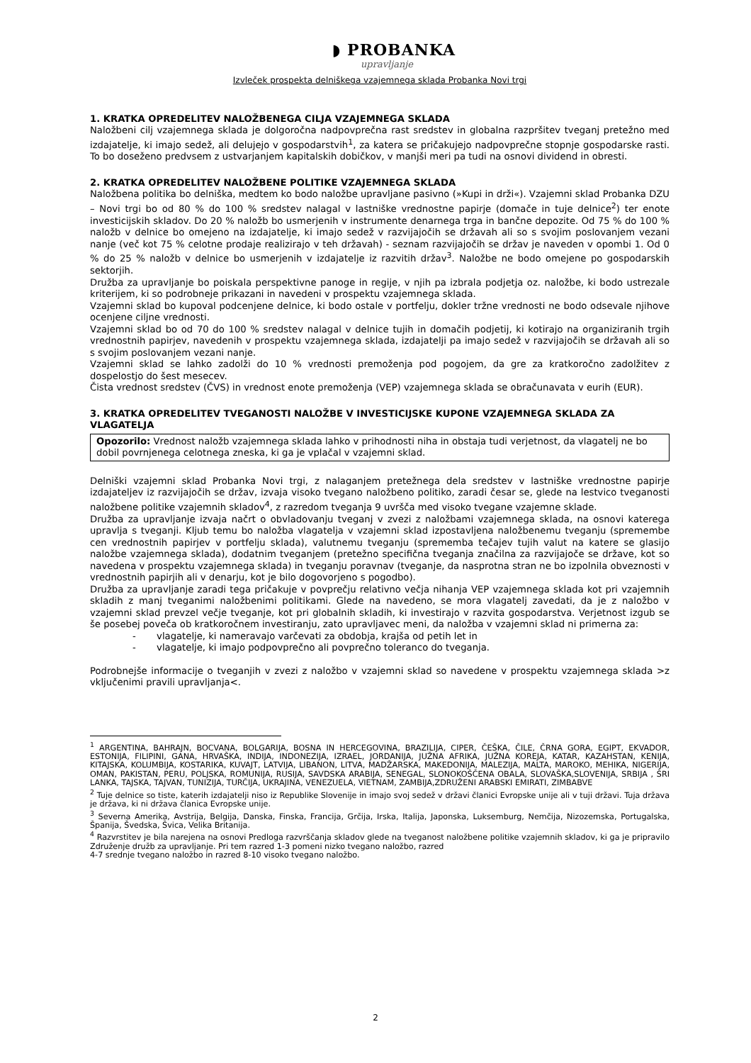◗ PROBANKA
upravljanje
Izvleček prospekta delniškega vzajemnega sklada Probanka Novi trgi
1. KRATKA OPREDELITEV NALOŽBENEGA CILJA VZAJEMNEGA SKLADA
Naložbeni cilj vzajemnega sklada je dolgoročna nadpovprečna rast sredstev in globalna razpršitev tveganj pretežno med izdajatelje, ki imajo sedež, ali delujejo v gospodarstvih<sup>1</sup>, za katera se pričakujejo nadpovprečne stopnje gospodarske rasti. To bo doseženo predvsem z ustvarjanjem kapitalskih dobičkov, v manjši meri pa tudi na osnovi dividend in obresti.
2. KRATKA OPREDELITEV NALOŽBENE POLITIKE VZAJEMNEGA SKLADA
Naložbena politika bo delniška, medtem ko bodo naložbe upravljane pasivno (»Kupi in drži«). Vzajemni sklad Probanka DZU – Novi trgi bo od 80 % do 100 % sredstev nalagal v lastniške vrednostne papirje (domače in tuje delnice<sup>2</sup>) ter enote investicijskih skladov. Do 20 % naložb bo usmerjenih v instrumente denarnega trga in bančne depozite. Od 75 % do 100 % naložb v delnice bo omejeno na izdajatelje, ki imajo sedež v razvijajočih se državah ali so s svojim poslovanjem vezani nanje (več kot 75 % celotne prodaje realizirajo v teh državah) - seznam razvijajočih se držav je naveden v opombi 1. Od 0 % do 25 % naložb v delnice bo usmerjenih v izdajatelje iz razvitih držav<sup>3</sup>. Naložbe ne bodo omejene po gospodarskih sektorjih.
Družba za upravljanje bo poiskala perspektivne panoge in regije, v njih pa izbrala podjetja oz. naložbe, ki bodo ustrezale kriterijem, ki so podrobneje prikazani in navedeni v prospektu vzajemnega sklada.
Vzajemni sklad bo kupoval podcenjene delnice, ki bodo ostale v portfelju, dokler tržne vrednosti ne bodo odsevale njihove ocenjene ciljne vrednosti.
Vzajemni sklad bo od 70 do 100 % sredstev nalagal v delnice tujih in domačih podjetij, ki kotirajo na organiziranih trgih vrednostnih papirjev, navedenih v prospektu vzajemnega sklada, izdajatelji pa imajo sedež v razvijajočih se državah ali so s svojim poslovanjem vezani nanje.
Vzajemni sklad se lahko zadolži do 10 % vrednosti premoženja pod pogojem, da gre za kratkoročno zadolžitev z dospelostjo do šest mesecev.
Čista vrednost sredstev (ČVS) in vrednost enote premoženja (VEP) vzajemnega sklada se obračunavata v eurih (EUR).
3. KRATKA OPREDELITEV TVEGANOSTI NALOŽBE V INVESTICIJSKE KUPONE VZAJEMNEGA SKLADA ZA VLAGATELJA
Opozorilo: Vrednost naložb vzajemnega sklada lahko v prihodnosti niha in obstaja tudi verjetnost, da vlagatelj ne bo dobil povrnjenega celotnega zneska, ki ga je vplačal v vzajemni sklad.
Delniški vzajemni sklad Probanka Novi trgi, z nalaganjem pretežnega dela sredstev v lastniške vrednostne papirje izdajateljev iz razvijajočih se držav, izvaja visoko tvegano naložbeno politiko, zaradi česar se, glede na lestvico tveganosti naložbene politike vzajemnih skladov<sup>4</sup>, z razredom tveganja 9 uvršča med visoko tvegane vzajemne sklade.
Družba za upravljanje izvaja načrt o obvladovanju tveganj v zvezi z naložbami vzajemnega sklada, na osnovi katerega upravlja s tveganji. Kljub temu bo naložba vlagatelja v vzajemni sklad izpostavljena naložbenemu tveganju (spremembe cen vrednostnih papirjev v portfelju sklada), valutnemu tveganju (sprememba tečajev tujih valut na katere se glasijo naložbe vzajemnega sklada), dodatnim tveganjem (pretežno specifična tveganja značilna za razvijajoče se države, kot so navedena v prospektu vzajemnega sklada) in tveganju poravnav (tveganje, da nasprotna stran ne bo izpolnila obveznosti v vrednostnih papirjih ali v denarju, kot je bilo dogovorjeno s pogodbo).
Družba za upravljanje zaradi tega pričakuje v povprečju relativno večja nihanja VEP vzajemnega sklada kot pri vzajemnih skladih z manj tveganimi naložbenimi politikami. Glede na navedeno, se mora vlagatelj zavedati, da je z naložbo v vzajemni sklad prevzel večje tveganje, kot pri globalnih skladih, ki investirajo v razvita gospodarstva. Verjetnost izgub se še posebej poveča ob kratkoročnem investiranju, zato upravljavec meni, da naložba v vzajemni sklad ni primerna za:
- vlagatelje, ki nameravajo varčevati za obdobja, krajša od petih let in
- vlagatelje, ki imajo podpovprečno ali povprečno toleranco do tveganja.
Podrobnejše informacije o tveganjih v zvezi z naložbo v vzajemni sklad so navedene v prospektu vzajemnega sklada >z vključenimi pravili upravljanja<.
<sup>1</sup> ARGENTINA, BAHRAJN, BOCVANA, BOLGARIJA, BOSNA IN HERCEGOVINA, BRAZILIJA, CIPER, ČEŠKA, ČILE, ČRNA GORA, EGIPT, EKVADOR, ESTONIJA, FILIPINI, GANA, HRVAŠKA, INDIJA, INDONEZIJA, IZRAEL, JORDANIJA, JUŽNA AFRIKA, JUŽNA KOREJA, KATAR, KAZAHSTAN, KENIJA, KITAJSKA, KOLUMBIJA, KOSTARIKA, KUVAJT, LATVIJA, LIBANON, LITVA, MADŽARSKA, MAKEDONIJA, MALEZIJA, MALTA, MAROKO, MEHIKA, NIGERIJA, OMAN, PAKISTAN, PERU, POLJSKA, ROMUNIJA, RUSIJA, SAVDSKA ARABIJA, SENEGAL, SLONOKOŠČENA OBALA, SLOVAŠKA,SLOVENIJA, SRBIJA , ŠRI LANKA, TAJSKA, TAJVAN, TUNIZIJA, TURČIJA, UKRAJINA, VENEZUELA, VIETNAM, ZAMBIJA,ZDRUŽENI ARABSKI EMIRATI, ZIMBABVE
<sup>2</sup> Tuje delnice so tiste, katerih izdajatelji niso iz Republike Slovenije in imajo svoj sedež v državi članici Evropske unije ali v tuji državi. Tuja država je država, ki ni država članica Evropske unije.
<sup>3</sup> Severna Amerika, Avstrija, Belgija, Danska, Finska, Francija, Grčija, Irska, Italija, Japonska, Luksemburg, Nemčija, Nizozemska, Portugalska, Španija, Švedska, Švica, Velika Britanija.
<sup>4</sup> Razvrstitev je bila narejena na osnovi Predloga razvrščanja skladov glede na tveganost naložbene politike vzajemnih skladov, ki ga je pripravilo Združenje družb za upravljanje. Pri tem razred 1-3 pomeni nizko tvegano naložbo, razred
4-7 srednje tvegano naložbo in razred 8-10 visoko tvegano naložbo.
2